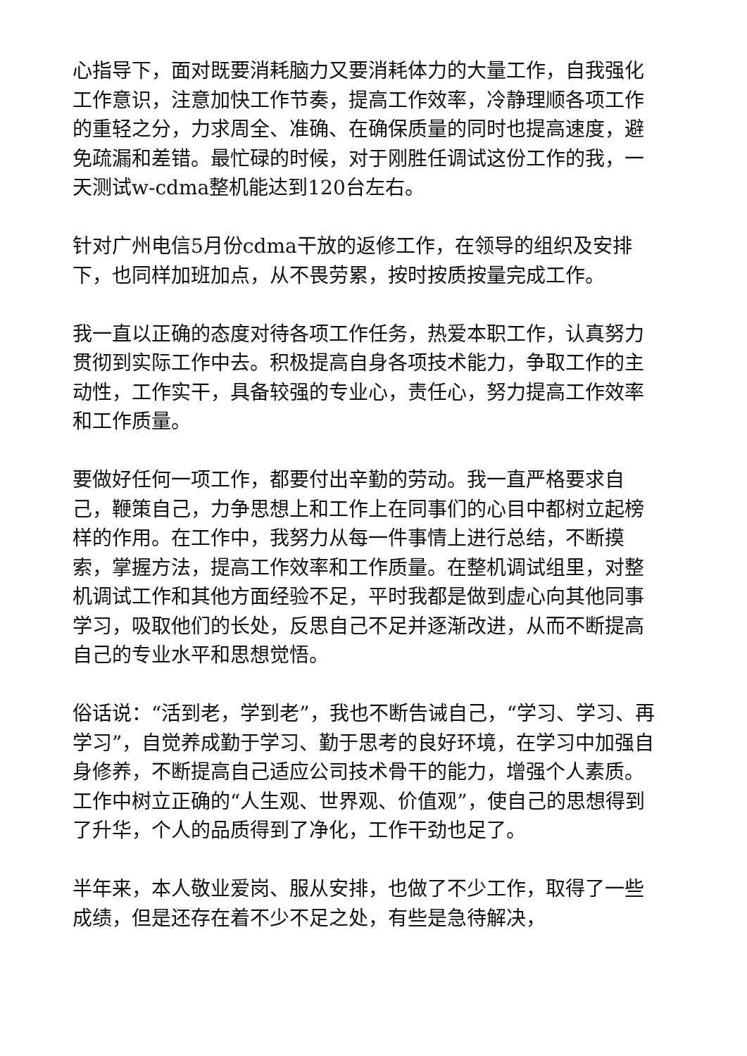心指导下，面对既要消耗脑力又要消耗体力的大量工作，自我强化工作意识，注意加快工作节奏，提高工作效率，冷静理顺各项工作的重轻之分，力求周全、准确、在确保质量的同时也提高速度，避免疏漏和差错。最忙碌的时候，对于刚胜任调试这份工作的我，一天测试w-cdma整机能达到120台左右。
针对广州电信5月份cdma干放的返修工作，在领导的组织及安排下，也同样加班加点，从不畏劳累，按时按质按量完成工作。
我一直以正确的态度对待各项工作任务，热爱本职工作，认真努力贯彻到实际工作中去。积极提高自身各项技术能力，争取工作的主动性，工作实干，具备较强的专业心，责任心，努力提高工作效率和工作质量。
要做好任何一项工作，都要付出辛勤的劳动。我一直严格要求自己，鞭策自己，力争思想上和工作上在同事们的心目中都树立起榜样的作用。在工作中，我努力从每一件事情上进行总结，不断摸索，掌握方法，提高工作效率和工作质量。在整机调试组里，对整机调试工作和其他方面经验不足，平时我都是做到虚心向其他同事学习，吸取他们的长处，反思自己不足并逐渐改进，从而不断提高自己的专业水平和思想觉悟。
俗话说：“活到老，学到老”，我也不断告诫自己，“学习、学习、再学习”，自觉养成勤于学习、勤于思考的良好环境，在学习中加强自身修养，不断提高自己适应公司技术骨干的能力，增强个人素质。工作中树立正确的“人生观、世界观、价值观”，使自己的思想得到了升华，个人的品质得到了净化，工作干劲也足了。
半年来，本人敬业爱岗、服从安排，也做了不少工作，取得了一些成绩，但是还存在着不少不足之处，有些是急待解决，